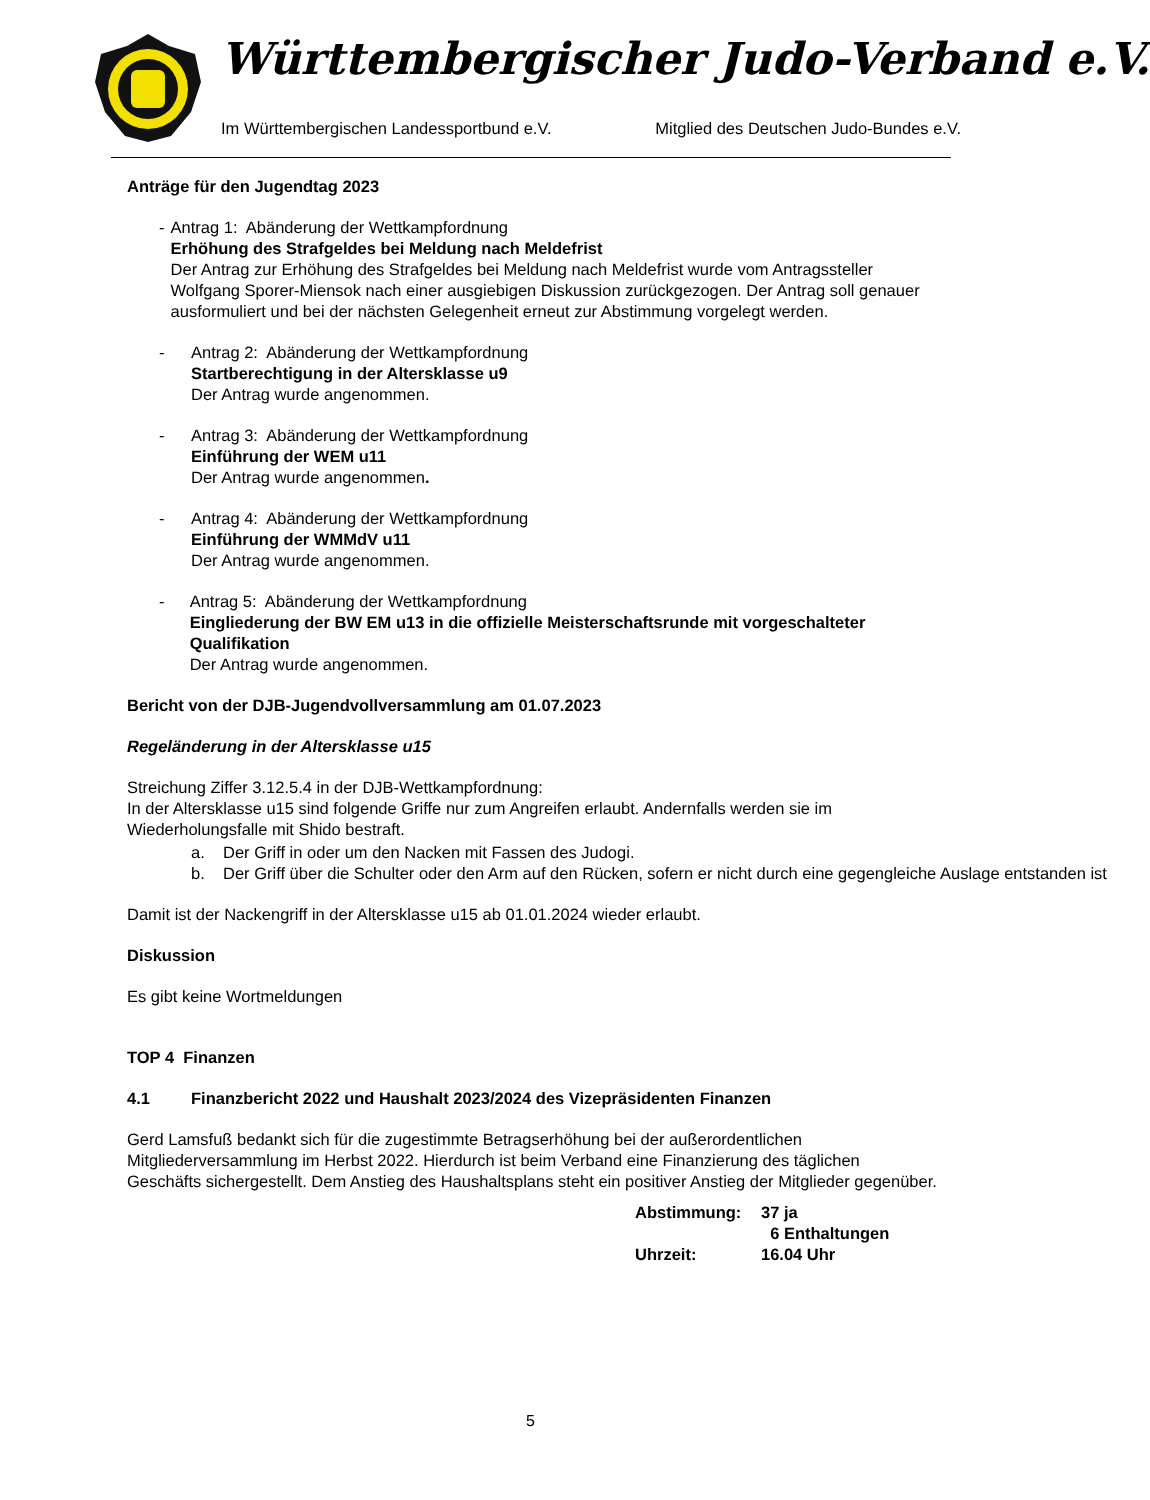Württembergischer Judo-Verband e.V.
Im Württembergischen Landessportbund e.V. Mitglied des Deutschen Judo-Bundes e.V.
Anträge für den Jugendtag 2023
- Antrag 1: Abänderung der Wettkampfordnung
Erhöhung des Strafgeldes bei Meldung nach Meldefrist
Der Antrag zur Erhöhung des Strafgeldes bei Meldung nach Meldefrist wurde vom Antragssteller Wolfgang Sporer-Miensok nach einer ausgiebigen Diskussion zurückgezogen. Der Antrag soll genauer ausformuliert und bei der nächsten Gelegenheit erneut zur Abstimmung vorgelegt werden.
- Antrag 2: Abänderung der Wettkampfordnung
Startberechtigung in der Altersklasse u9
Der Antrag wurde angenommen.
- Antrag 3: Abänderung der Wettkampfordnung
Einführung der WEM u11
Der Antrag wurde angenommen.
- Antrag 4: Abänderung der Wettkampfordnung
Einführung der WMMdV u11
Der Antrag wurde angenommen.
- Antrag 5: Abänderung der Wettkampfordnung
Eingliederung der BW EM u13 in die offizielle Meisterschaftsrunde mit vorgeschalteter Qualifikation
Der Antrag wurde angenommen.
Bericht von der DJB-Jugendvollversammlung am 01.07.2023
Regeländerung in der Altersklasse u15
Streichung Ziffer 3.12.5.4 in der DJB-Wettkampfordnung:
In der Altersklasse u15 sind folgende Griffe nur zum Angreifen erlaubt. Andernfalls werden sie im Wiederholungsfalle mit Shido bestraft.
a. Der Griff in oder um den Nacken mit Fassen des Judogi.
b. Der Griff über die Schulter oder den Arm auf den Rücken, sofern er nicht durch eine gegengleiche Auslage entstanden ist
Damit ist der Nackengriff in der Altersklasse u15 ab 01.01.2024 wieder erlaubt.
Diskussion
Es gibt keine Wortmeldungen
TOP 4 Finanzen
4.1 Finanzbericht 2022 und Haushalt 2023/2024 des Vizepräsidenten Finanzen
Gerd Lamsfuß bedankt sich für die zugestimmte Betragserhöhung bei der außerordentlichen Mitgliederversammlung im Herbst 2022. Hierdurch ist beim Verband eine Finanzierung des täglichen Geschäfts sichergestellt. Dem Anstieg des Haushaltsplans steht ein positiver Anstieg der Mitglieder gegenüber.
Abstimmung: 37 ja 6 Enthaltungen Uhrzeit: 16.04 Uhr
5